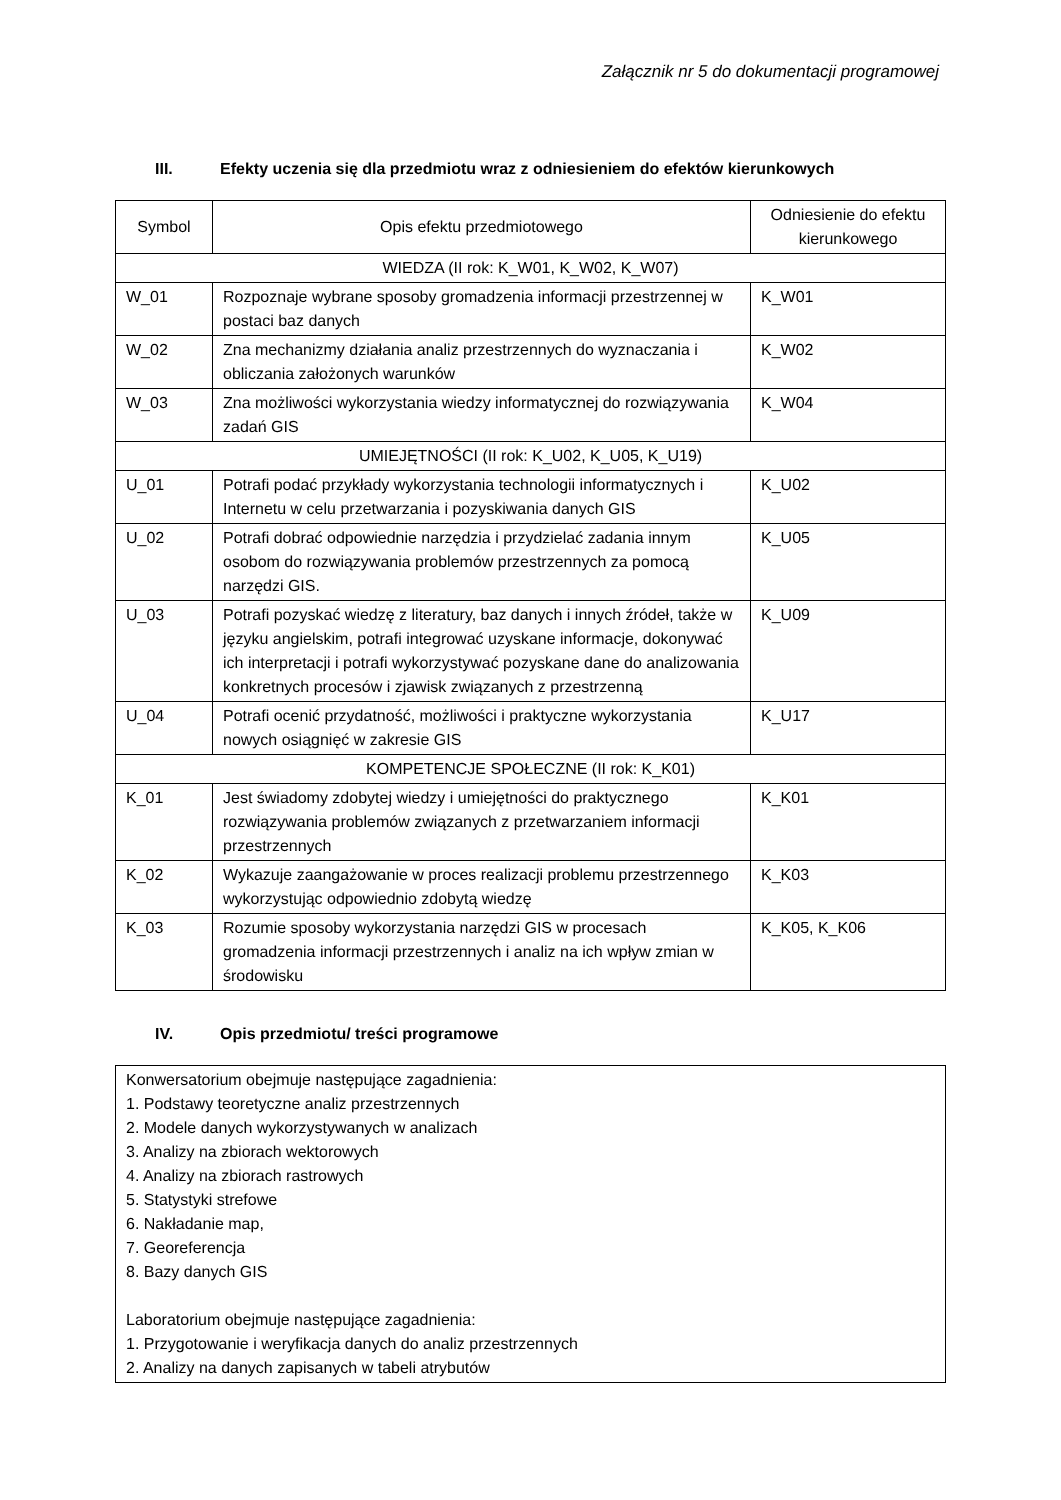Załącznik nr 5 do dokumentacji programowej
III. Efekty uczenia się dla przedmiotu wraz z odniesieniem do efektów kierunkowych
| Symbol | Opis efektu przedmiotowego | Odniesienie do efektu kierunkowego |
| WIEDZA (II rok: K_W01, K_W02, K_W07) | | |
| W_01 | Rozpoznaje wybrane sposoby gromadzenia informacji przestrzennej w postaci baz danych | K_W01 |
| W_02 | Zna mechanizmy działania analiz przestrzennych do wyznaczania i obliczania założonych warunków | K_W02 |
| W_03 | Zna możliwości wykorzystania wiedzy informatycznej do rozwiązywania zadań GIS | K_W04 |
| UMIEJĘTNOŚCI (II rok: K_U02, K_U05, K_U19) | | |
| U_01 | Potrafi podać przykłady wykorzystania technologii informatycznych i Internetu w celu przetwarzania i pozyskiwania danych GIS | K_U02 |
| U_02 | Potrafi dobrać odpowiednie narzędzia i przydzielać zadania innym osobom do rozwiązywania problemów przestrzennych za pomocą narzędzi GIS. | K_U05 |
| U_03 | Potrafi pozyskać wiedzę z literatury, baz danych i innych źródeł, także w języku angielskim, potrafi integrować uzyskane informacje, dokonywać ich interpretacji i potrafi wykorzystywać pozyskane dane do analizowania konkretnych procesów i zjawisk związanych z przestrzenną | K_U09 |
| U_04 | Potrafi ocenić przydatność, możliwości i praktyczne wykorzystania nowych osiągnięć w zakresie GIS | K_U17 |
| KOMPETENCJE SPOŁECZNE (II rok: K_K01) | | |
| K_01 | Jest świadomy zdobytej wiedzy i umiejętności do praktycznego rozwiązywania problemów związanych z przetwarzaniem informacji przestrzennych | K_K01 |
| K_02 | Wykazuje zaangażowanie w proces realizacji problemu przestrzennego wykorzystując odpowiednio zdobytą wiedzę | K_K03 |
| K_03 | Rozumie sposoby wykorzystania narzędzi GIS w procesach gromadzenia informacji przestrzennych i analiz na ich wpływ zmian w środowisku | K_K05, K_K06 |
IV. Opis przedmiotu/ treści programowe
Konwersatorium obejmuje następujące zagadnienia:
1. Podstawy teoretyczne analiz przestrzennych
2. Modele danych wykorzystywanych w analizach
3. Analizy na zbiorach wektorowych
4. Analizy na zbiorach rastrowych
5. Statystyki strefowe
6. Nakładanie map,
7. Georeferencja
8. Bazy danych GIS
Laboratorium obejmuje następujące zagadnienia:
1. Przygotowanie i weryfikacja danych do analiz przestrzennych
2. Analizy na danych zapisanych w tabeli atrybutów